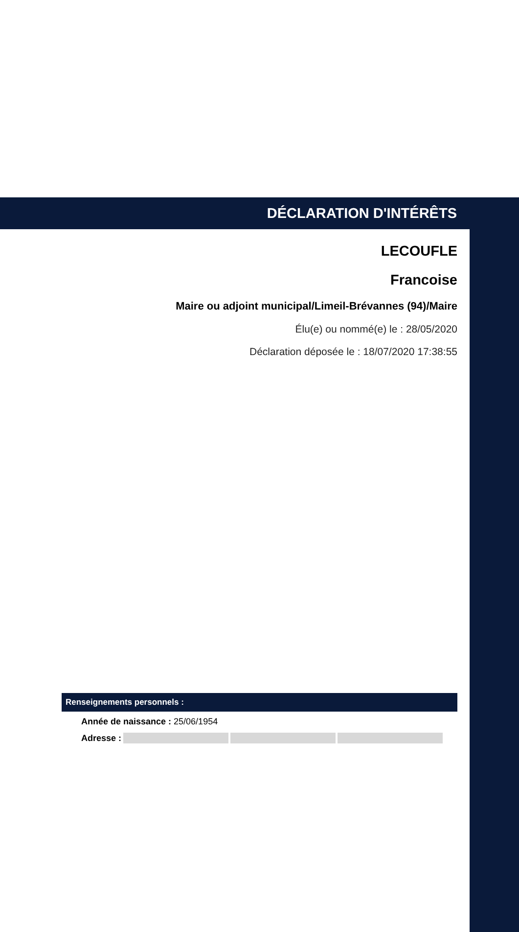DÉCLARATION D'INTÉRÊTS
LECOUFLE
Francoise
Maire ou adjoint municipal/Limeil-Brévannes (94)/Maire
Élu(e) ou nommé(e) le : 28/05/2020
Déclaration déposée le : 18/07/2020 17:38:55
Renseignements personnels :
Année de naissance : 25/06/1954
Adresse :